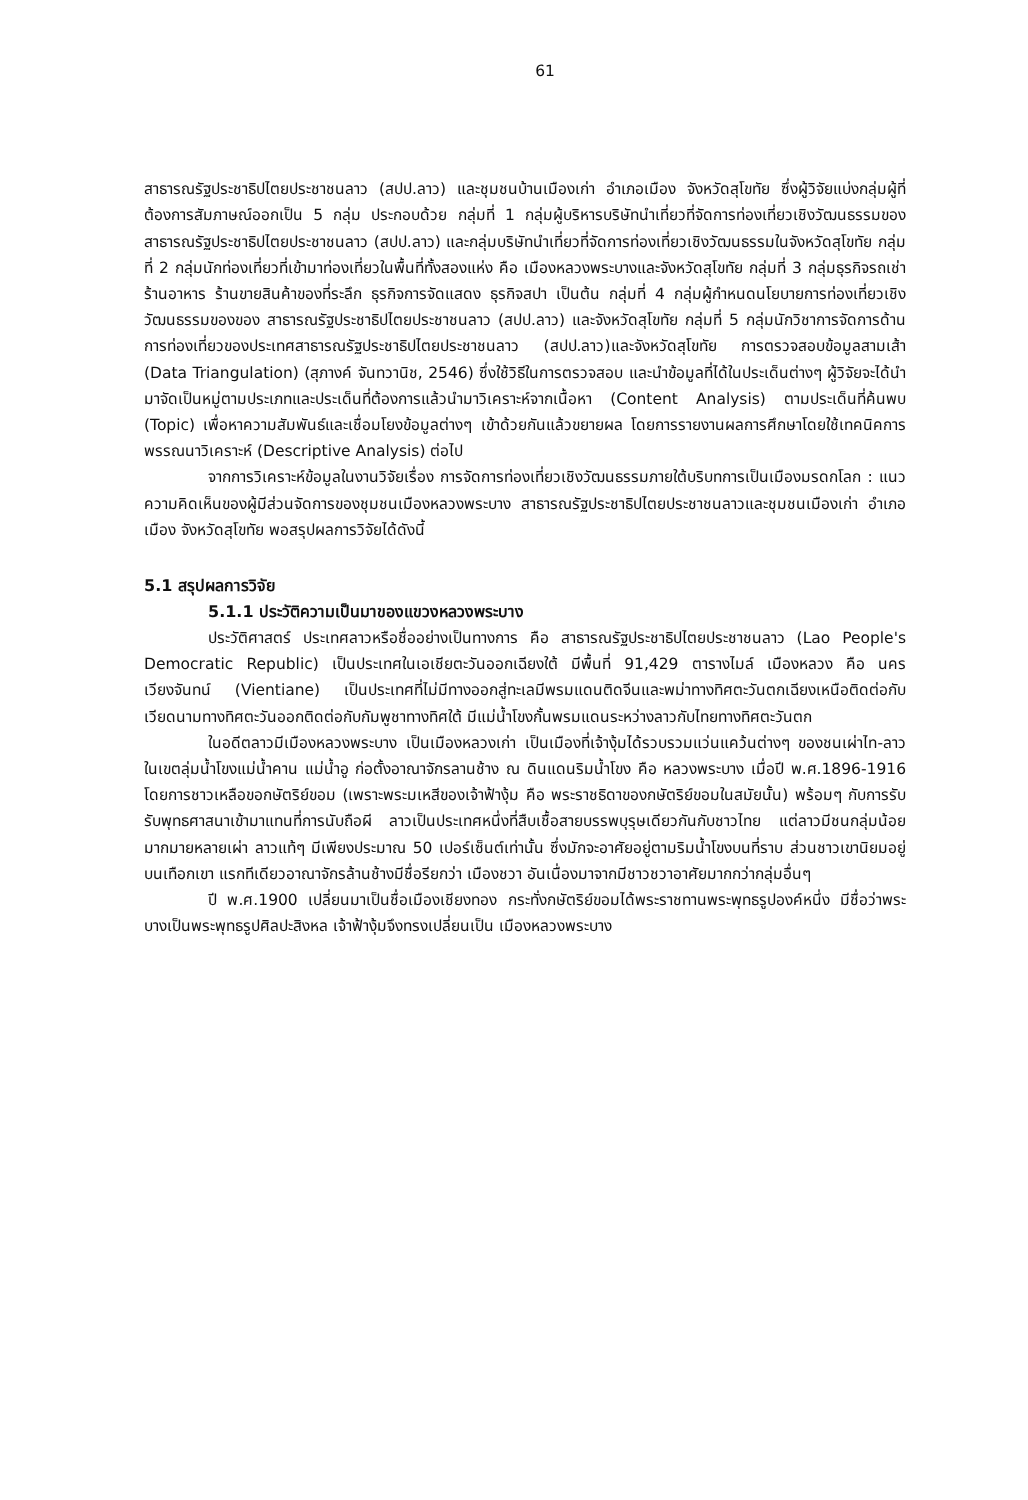61
สาธารณรัฐประชาธิปไตยประชาชนลาว (สปป.ลาว) และชุมชนบ้านเมืองเก่า อำเภอเมือง จังหวัดสุโขทัย ซึ่งผู้วิจัยแบ่งกลุ่มผู้ที่ต้องการสัมภาษณ์ออกเป็น 5 กลุ่ม ประกอบด้วย กลุ่มที่ 1 กลุ่มผู้บริหารบริษัทนำเที่ยวที่จัดการท่องเที่ยวเชิงวัฒนธรรมของ สาธารณรัฐประชาธิปไตยประชาชนลาว (สปป.ลาว) และกลุ่มบริษัทนำเที่ยวที่จัดการท่องเที่ยวเชิงวัฒนธรรมในจังหวัดสุโขทัย กลุ่มที่ 2 กลุ่มนักท่องเที่ยวที่เข้ามาท่องเที่ยวในพื้นที่ทั้งสองแห่ง คือ เมืองหลวงพระบางและจังหวัดสุโขทัย กลุ่มที่ 3 กลุ่มธุรกิจรถเช่า ร้านอาหาร ร้านขายสินค้าของที่ระลึก ธุรกิจการจัดแสดง ธุรกิจสปา เป็นต้น กลุ่มที่ 4 กลุ่มผู้กำหนดนโยบายการท่องเที่ยวเชิงวัฒนธรรมของของ สาธารณรัฐประชาธิปไตยประชาชนลาว (สปป.ลาว) และจังหวัดสุโขทัย กลุ่มที่ 5 กลุ่มนักวิชาการจัดการด้านการท่องเที่ยวของประเทศสาธารณรัฐประชาธิปไตยประชาชนลาว (สปป.ลาว)และจังหวัดสุโขทัย การตรวจสอบข้อมูลสามเส้า (Data Triangulation) (สุภางค์ จันทวานิช, 2546) ซึ่งใช้วิธีในการตรวจสอบ และนำข้อมูลที่ได้ในประเด็นต่างๆ ผู้วิจัยจะได้นำมาจัดเป็นหมู่ตามประเภทและประเด็นที่ต้องการแล้วนำมาวิเคราะห์จากเนื้อหา (Content Analysis) ตามประเด็นที่ค้นพบ (Topic) เพื่อหาความสัมพันธ์และเชื่อมโยงข้อมูลต่างๆ เข้าด้วยกันแล้วขยายผล โดยการรายงานผลการศึกษาโดยใช้เทคนิคการพรรณนาวิเคราะห์ (Descriptive Analysis) ต่อไป
จากการวิเคราะห์ข้อมูลในงานวิจัยเรื่อง การจัดการท่องเที่ยวเชิงวัฒนธรรมภายใต้บริบทการเป็นเมืองมรดกโลก : แนวความคิดเห็นของผู้มีส่วนจัดการของชุมชนเมืองหลวงพระบาง สาธารณรัฐประชาธิปไตยประชาชนลาวและชุมชนเมืองเก่า อำเภอเมือง จังหวัดสุโขทัย พอสรุปผลการวิจัยได้ดังนี้
5.1 สรุปผลการวิจัย
5.1.1 ประวัติความเป็นมาของแขวงหลวงพระบาง
ประวัติศาสตร์ ประเทศลาวหรือชื่ออย่างเป็นทางการ คือ สาธารณรัฐประชาธิปไตยประชาชนลาว (Lao People's Democratic Republic) เป็นประเทศในเอเชียตะวันออกเฉียงใต้ มีพื้นที่ 91,429 ตารางไมล์ เมืองหลวง คือ นครเวียงจันทน์ (Vientiane) เป็นประเทศที่ไม่มีทางออกสู่ทะเลมีพรมแดนติดจีนและพม่าทางทิศตะวันตกเฉียงเหนือติดต่อกับเวียดนามทางทิศตะวันออกติดต่อกับกัมพูชาทางทิศใต้ มีแม่น้ำโขงกั้นพรมแดนระหว่างลาวกับไทยทางทิศตะวันตก
ในอดีตลาวมีเมืองหลวงพระบาง เป็นเมืองหลวงเก่า เป็นเมืองที่เจ้างุ้มได้รวบรวมแว่นแคว้นต่างๆ ของชนเผ่าไท-ลาวในเขตลุ่มน้ำโขงแม่น้ำคาน แม่น้ำอู ก่อตั้งอาณาจักรลานช้าง ณ ดินแดนริมน้ำโขง คือ หลวงพระบาง เมื่อปี พ.ศ.1896-1916 โดยการชาวเหลือขอกษัตริย์ขอม (เพราะพระมเหสีของเจ้าฟ้างุ้ม คือ พระราชธิดาของกษัตริย์ขอมในสมัยนั้น) พร้อมๆ กับการรับรับพุทธศาสนาเข้ามาแทนที่การนับถือผี ลาวเป็นประเทศหนึ่งที่สืบเชื้อสายบรรพบุรุษเดียวกันกับชาวไทย แต่ลาวมีชนกลุ่มน้อยมากมายหลายเผ่า ลาวแท้ๆ มีเพียงประมาณ 50 เปอร์เซ็นต์เท่านั้น ซึ่งมักจะอาศัยอยู่ตามริมน้ำโขงบนที่ราบ ส่วนชาวเขานิยมอยู่บนเทือกเขา แรกทีเดียวอาณาจักรล้านช้างมีชื่อรียกว่า เมืองชวา อันเนื่องมาจากมีชาวชวาอาศัยมากกว่ากลุ่มอื่นๆ
ปี พ.ศ.1900 เปลี่ยนมาเป็นชื่อเมืองเชียงทอง กระทั่งกษัตริย์ขอมได้พระราชทานพระพุทธรูปองค์หนึ่ง มีชื่อว่าพระบางเป็นพระพุทธรูปศิลปะสิงหล เจ้าฟ้างุ้มจึงทรงเปลี่ยนเป็น เมืองหลวงพระบาง